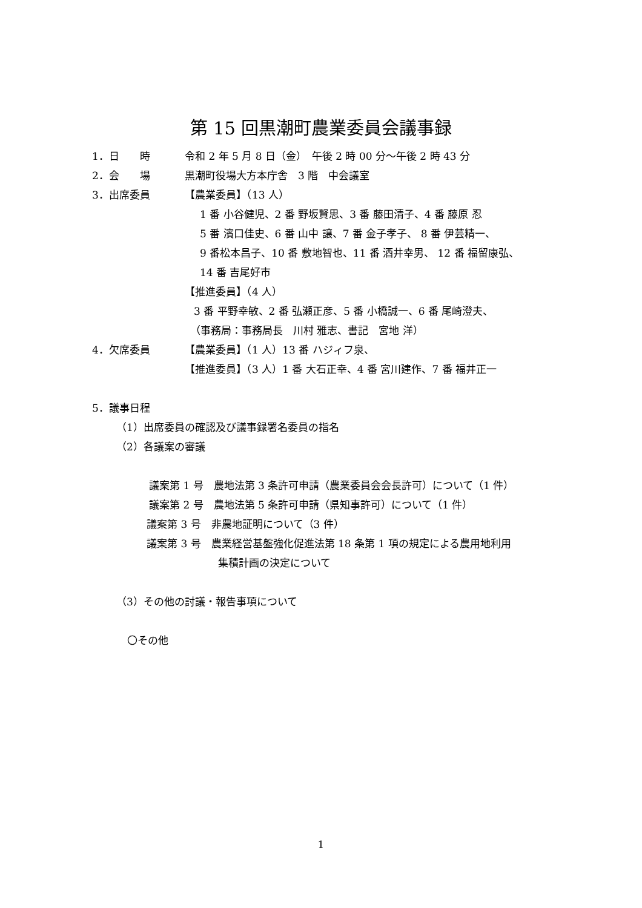第 15 回黒潮町農業委員会議事録
1．日　　時 令和 2 年 5 月 8 日（金）　午後 2 時 00 分～午後 2 時 43 分
2．会　　場 黒潮町役場大方本庁舎　3 階　中会議室
3．出席委員 【農業委員】（13 人）
1 番 小谷健児、2 番 野坂賢思、3 番 藤田清子、4 番 藤原 忍
5 番 濱口佳史、6 番 山中 譲、7 番 金子孝子、 8 番 伊芸精一、
9 番松本昌子、10 番 敷地智也、11 番 酒井幸男、 12 番 福留康弘、
14 番 吉尾好市
【推進委員】（4 人）
3 番 平野幸敏、2 番 弘瀬正彦、5 番 小橋誠一、6 番 尾崎澄夫、
（事務局：事務局長　川村 雅志、書記　宮地 洋）
4．欠席委員 【農業委員】（1 人）13 番 ハジィフ泉、
【推進委員】（3 人）1 番 大石正幸、4 番 宮川建作、7 番 福井正一
5．議事日程
（1）出席委員の確認及び議事録署名委員の指名
（2）各議案の審議
議案第 1 号　農地法第 3 条許可申請（農業委員会会長許可）について（1 件）
議案第 2 号　農地法第 5 条許可申請（県知事許可）について（1 件）
議案第 3 号　非農地証明について（3 件）
議案第 3 号　農業経営基盤強化促進法第 18 条第 1 項の規定による農用地利用
集積計画の決定について
（3）その他の討議・報告事項について
〇その他
1